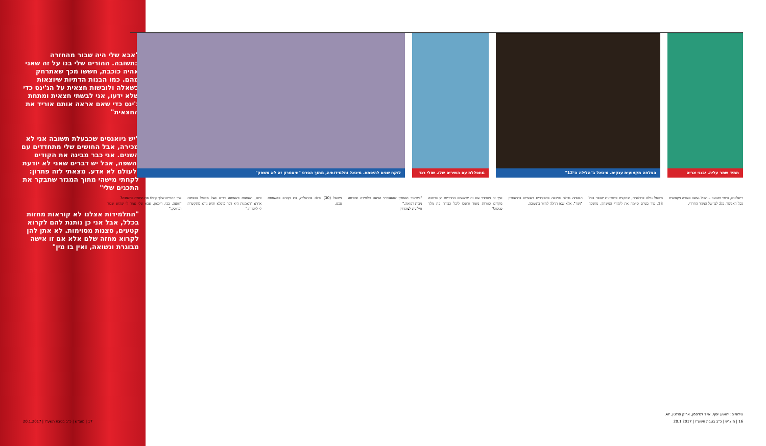"אבא שלי היה שבור מהחזרה בתשובה. ההורים שלי בנו על זה שאני אהיה כוכבת, חששו מכך שאתרחק מהם. כמו הבנות הדתיות שיוצאות בשאלה ולובשות חצאית על הג'ינס כדי שלא ידעו, אני לבשתי חצאית ומתחת ג'ינס כדי שאם אראה אותם אוריד את החצאית"
"יש ניואנסים שכבעלת תשובה אני לא מכירה, אבל החושים שלי מתחדדים עם השנים. אני כבר מבינה את הקודים והשפה, אבל יש דברים שאני לא יודעת ולעולם לא אדע. מצאתי לזה פתרון: לקחתי מישהי מתוך המגזר שתבקר את התכנים שלי"
"התלמידות אצלנו לא קוראות מחזות בכלל, אבל אני כן נותנת להם לקרוא קטעים, סצנות מסוימות. לא אתן להן לקרוא מחזה שלם אלא אם זו אישה מבוגרת ונשואה, ואין בו מין"
תמיד שמר עליה. יבגני אריה
הצלחה מקצועית ענקית. מיכאל ב"הלילה ה־12"
מתפללת עם השירים שלו. שולי רנד
לוקח שנים להיפתח. מיכאל ותלמידותיה, מתוך הסרט "תיאטרון זה לא משחק"
ריאלוגים, בימוי ותנועה – הכול נעשה בצורה מקצועית ככל האפשר, בלב לבו של המגזר החרדי.
מיכאל גדלה כחילונית, שחקנית כישרונית שכבר בגיל 23, עוד בטרם סיימה את לימודי המשחק, נחשבה הבטחה גדולה וכיכבה בתפקידים ראשיים בתיאטרון "גשר". אלא שאז החלה לחזור בתשובה.
איך זה מסתדר עם זה שהנשים החרדיות הן ברחבה מקרים סגורות מאוד וחונכו ליכל כבודה בת מלך פנימה?
"בשיעור האחרון שהעברתי הגיעה תלמידה שברחה מבית רפואה."
חילונית למהדרין
מיכאל (30) גדלה בהרצליה, בת זקונים במשפחת פכט.
כיום, האמנות והאמונה דרים אצל מיכאל בכפיפה אחת: "האמנות היא דבר מופלא והיא נורא מתקשרת לי ליהדות."
איך ההורים שלך קיבלו את החזרה בתשובה?
"זוועה. בכי, ריכאון. אבא שלי אמר לי שהוא שבור ומרוסק."
צילומים: יהושע יוסף, אייל לנדסמן, אריק סולטן, AP
16 | מוצ"ש | כ"ב בטבת תשע"ז | 20.1.2017
17 | מוצ"ש | כ"ב בטבת תשע"ז | 20.1.2017